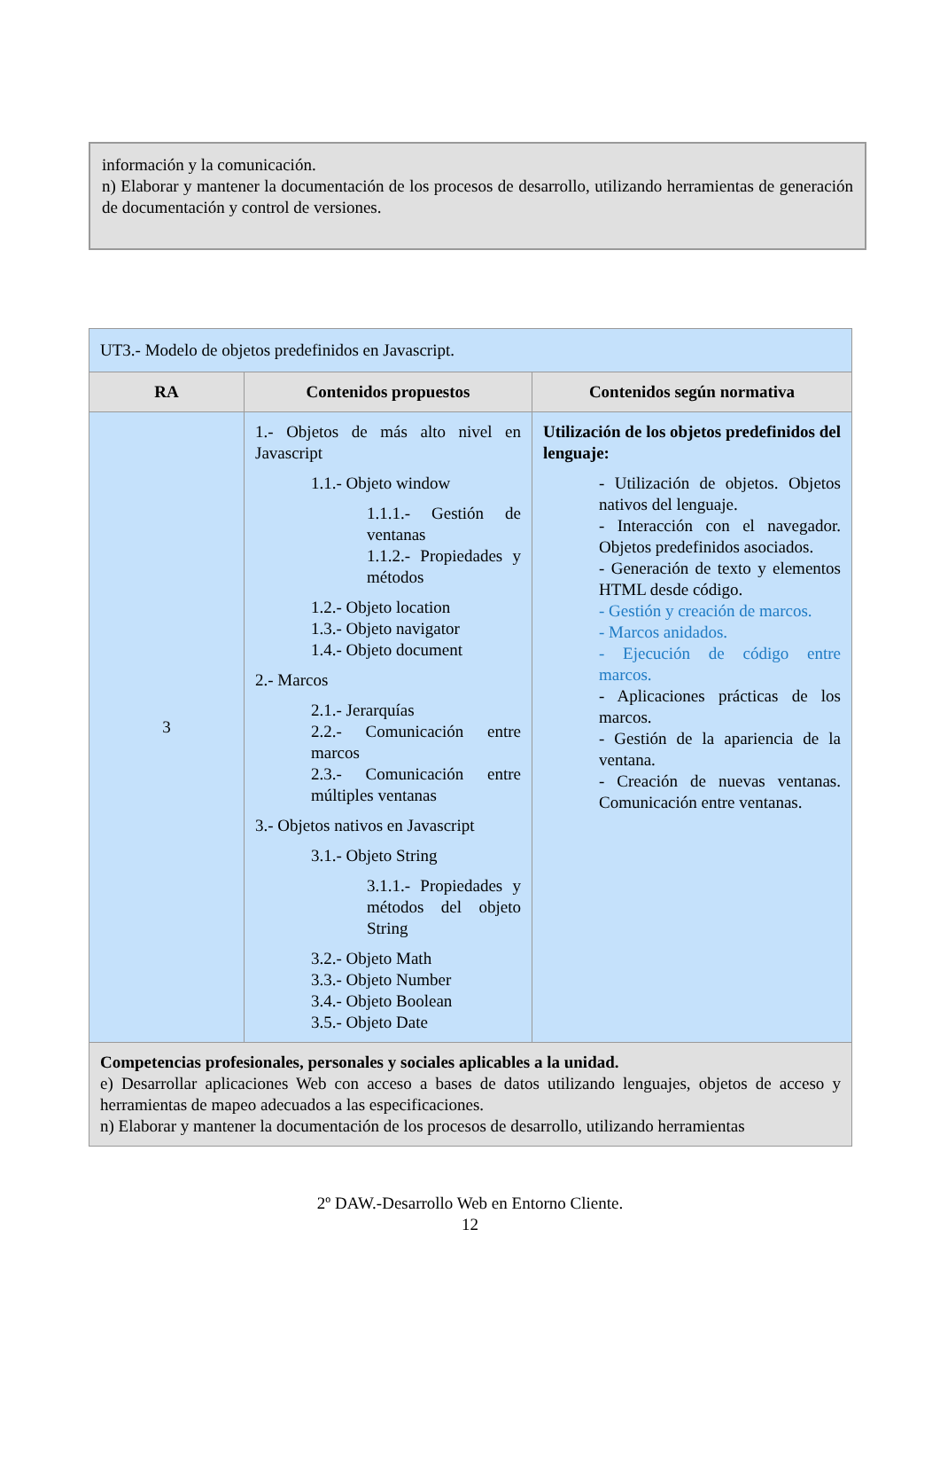información y la comunicación.
n) Elaborar y mantener la documentación de los procesos de desarrollo, utilizando herramientas de generación de documentación y control de versiones.
| UT3.- Modelo de objetos predefinidos en Javascript. | | |
| RA | Contenidos propuestos | Contenidos según normativa |
| 3 | 1.- Objetos de más alto nivel en Javascript 1.1.- Objeto window 1.1.1.- Gestión de ventanas 1.1.2.- Propiedades y métodos 1.2.- Objeto location 1.3.- Objeto navigator 1.4.- Objeto document 2.- Marcos 2.1.- Jerarquías 2.2.- Comunicación entre marcos 2.3.- Comunicación entre múltiples ventanas 3.- Objetos nativos en Javascript 3.1.- Objeto String 3.1.1.- Propiedades y métodos del objeto String 3.2.- Objeto Math 3.3.- Objeto Number 3.4.- Objeto Boolean 3.5.- Objeto Date | Utilización de los objetos predefinidos del lenguaje: - Utilización de objetos. Objetos nativos del lenguaje. - Interacción con el navegador. Objetos predefinidos asociados. - Generación de texto y elementos HTML desde código. - Gestión y creación de marcos. - Marcos anidados. - Ejecución de código entre marcos. - Aplicaciones prácticas de los marcos. - Gestión de la apariencia de la ventana. - Creación de nuevas ventanas. Comunicación entre ventanas. |
| Competencias profesionales, personales y sociales aplicables a la unidad. e) Desarrollar aplicaciones Web con acceso a bases de datos utilizando lenguajes, objetos de acceso y herramientas de mapeo adecuados a las especificaciones. n) Elaborar y mantener la documentación de los procesos de desarrollo, utilizando herramientas | | |
2º DAW.-Desarrollo Web en Entorno Cliente.
12